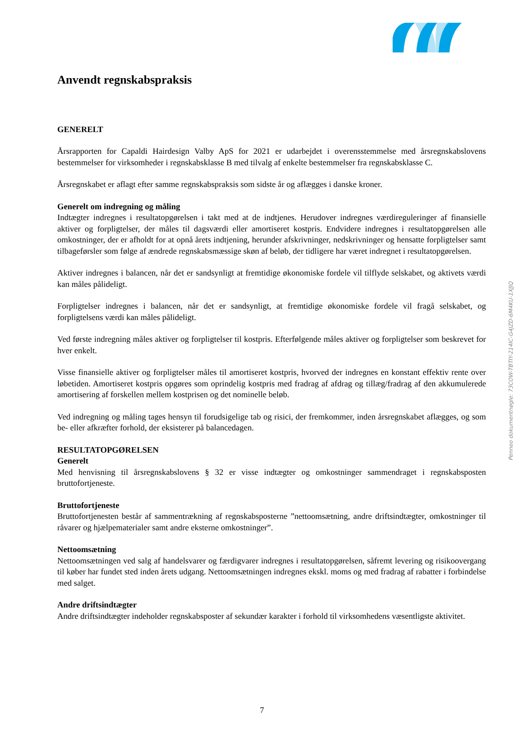Anvendt regnskabspraksis
GENERELT
Årsrapporten for Capaldi Hairdesign Valby ApS for 2021 er udarbejdet i overensstemmelse med årsregnskabslovens bestemmelser for virksomheder i regnskabsklasse B med tilvalg af enkelte bestemmelser fra regnskabsklasse C.
Årsregnskabet er aflagt efter samme regnskabspraksis som sidste år og aflægges i danske kroner.
Generelt om indregning og måling
Indtægter indregnes i resultatopgørelsen i takt med at de indtjenes. Herudover indregnes værdireguleringer af finansielle aktiver og forpligtelser, der måles til dagsværdi eller amortiseret kostpris. Endvidere indregnes i resultatopgørelsen alle omkostninger, der er afholdt for at opnå årets indtjening, herunder afskrivninger, nedskrivninger og hensatte forpligtelser samt tilbageførsler som følge af ændrede regnskabsmæssige skøn af beløb, der tidligere har været indregnet i resultatopgørelsen.
Aktiver indregnes i balancen, når det er sandsynligt at fremtidige økonomiske fordele vil tilflyde selskabet, og aktivets værdi kan måles pålideligt.
Forpligtelser indregnes i balancen, når det er sandsynligt, at fremtidige økonomiske fordele vil fragå selskabet, og forpligtelsens værdi kan måles pålideligt.
Ved første indregning måles aktiver og forpligtelser til kostpris. Efterfølgende måles aktiver og forpligtelser som beskrevet for hver enkelt.
Visse finansielle aktiver og forpligtelser måles til amortiseret kostpris, hvorved der indregnes en konstant effektiv rente over løbetiden. Amortiseret kostpris opgøres som oprindelig kostpris med fradrag af afdrag og tillæg/fradrag af den akkumulerede amortisering af forskellen mellem kostprisen og det nominelle beløb.
Ved indregning og måling tages hensyn til forudsigelige tab og risici, der fremkommer, inden årsregnskabet aflægges, og som be- eller afkræfter forhold, der eksisterer på balancedagen.
RESULTATOPGØRELSEN
Generelt
Med henvisning til årsregnskabslovens § 32 er visse indtægter og omkostninger sammendraget i regnskabsposten bruttofortjeneste.
Bruttofortjeneste
Bruttofortjenesten består af sammentrækning af regnskabsposterne ”nettoomsætning, andre driftsindtægter, omkostninger til råvarer og hjælpematerialer samt andre eksterne omkostninger”.
Nettoomsætning
Nettoomsætningen ved salg af handelsvarer og færdigvarer indregnes i resultatopgørelsen, såfremt levering og risikoovergang til køber har fundet sted inden årets udgang. Nettoomsætningen indregnes ekskl. moms og med fradrag af rabatter i forbindelse med salget.
Andre driftsindtægter
Andre driftsindtægter indeholder regnskabsposter af sekundær karakter i forhold til virksomhedens væsentligste aktivitet.
Penneo dokumentnøgle: 73COW-TBTIY-214IC-G4JZD-6M4KU-1XJJQ
7